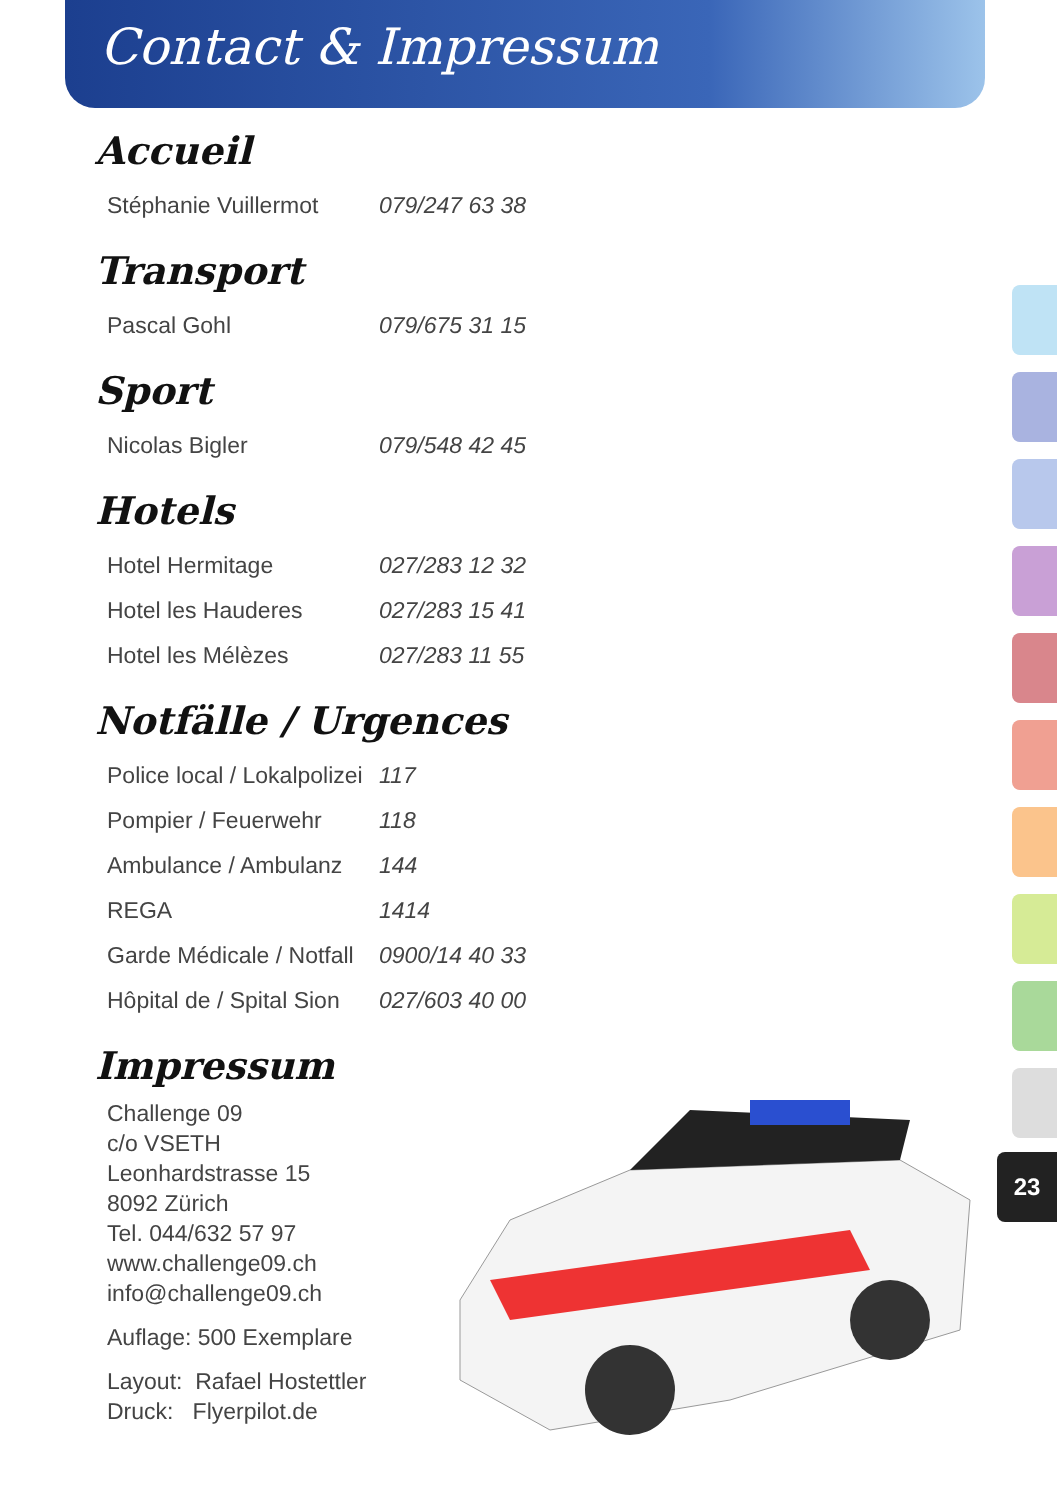Contact & Impressum
Accueil
| Stéphanie Vuillermot | 079/247 63 38 |
Transport
| Pascal Gohl | 079/675 31 15 |
Sport
| Nicolas Bigler | 079/548 42 45 |
Hotels
| Hotel Hermitage | 027/283 12 32 |
| Hotel les Hauderes | 027/283 15 41 |
| Hotel les Mélèzes | 027/283 11 55 |
Notfälle / Urgences
| Police local / Lokalpolizei | 117 |
| Pompier / Feuerwehr | 118 |
| Ambulance / Ambulanz | 144 |
| REGA | 1414 |
| Garde Médicale / Notfall | 0900/14 40 33 |
| Hôpital de / Spital Sion | 027/603 40 00 |
Impressum
Challenge 09
c/o VSETH
Leonhardstrasse 15
8092 Zürich
Tel. 044/632 57 97
www.challenge09.ch
info@challenge09.ch
Auflage: 500 Exemplare
Layout: Rafael Hostettler
Druck: Flyerpilot.de
23